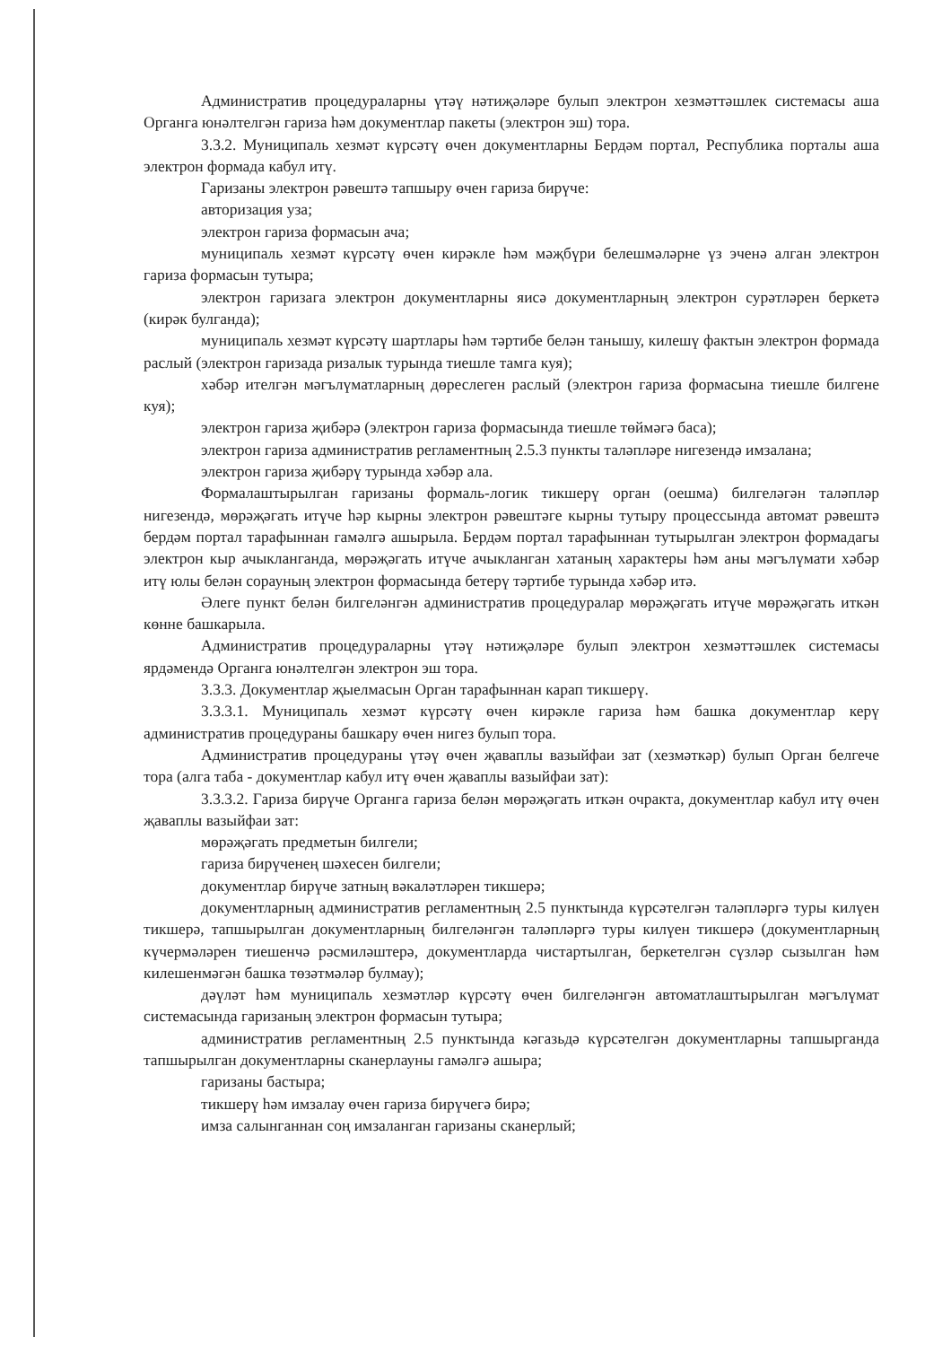Административ процедураларны үтәү нәтиҗәләре булып электрон хезмәттәшлек системасы аша Органга юнәлтелгән гариза һәм документлар пакеты (электрон эш) тора.
3.3.2. Муниципаль хезмәт күрсәтү өчен документларны Бердәм портал, Республика порталы аша электрон формада кабул итү.
Гаризаны электрон рәвештә тапшыру өчен гариза бирүче:
авторизация уза;
электрон гариза формасын ача;
муниципаль хезмәт күрсәтү өчен кирәкле һәм мәҗбүри белешмәләрне үз эченә алган электрон гариза формасын тутыра;
электрон гаризага электрон документларны яисә документларның электрон сурәтләрен беркетә (кирәк булганда);
муниципаль хезмәт күрсәтү шартлары һәм тәртибе белән танышу, килешү фактын электрон формада раслый (электрон гаризада ризалык турында тиешле тамга куя);
хәбәр ителгән мәгълүматларның дөреслеген раслый (электрон гариза формасына тиешле билгене куя);
электрон гариза җибәрә (электрон гариза формасында тиешле төймәгә баса);
электрон гариза административ регламентның 2.5.3 пункты таләпләре нигезендә имзалана;
электрон гариза җибәрү турында хәбәр ала.
Формалаштырылган гаризаны формаль-логик тикшерү орган (оешма) билгеләгән таләпләр нигезендә, мөрәҗәгать итүче һәр кырны электрон рәвештәге кырны тутыру процессында автомат рәвештә бердәм портал тарафыннан гамәлгә ашырыла. Бердәм портал тарафыннан тутырылган электрон формадагы электрон кыр ачыкланганда, мөрәҗәгать итүче ачыкланган хатаның характеры һәм аны мәгълүмати хәбәр итү юлы белән сорауның электрон формасында бетерү тәртибе турында хәбәр итә.
Әлеге пункт белән билгеләнгән административ процедуралар мөрәҗәгать итүче мөрәҗәгать иткән көнне башкарыла.
Административ процедураларны үтәү нәтиҗәләре булып электрон хезмәттәшлек системасы ярдәмендә Органга юнәлтелгән электрон эш тора.
3.3.3. Документлар җыелмасын Орган тарафыннан карап тикшерү.
3.3.3.1. Муниципаль хезмәт күрсәтү өчен кирәкле гариза һәм башка документлар керү административ процедураны башкару өчен нигез булып тора.
Административ процедураны үтәү өчен җаваплы вазыйфаи зат (хезмәткәр) булып Орган белгече тора (алга таба - документлар кабул итү өчен җаваплы вазыйфаи зат):
3.3.3.2. Гариза бирүче Органга гариза белән мөрәҗәгать иткән очракта, документлар кабул итү өчен җаваплы вазыйфаи зат:
мөрәҗәгать предметын билгели;
гариза бирүченең шәхесен билгели;
документлар бирүче затның вәкаләтләрен тикшерә;
документларның административ регламентның 2.5 пунктында күрсәтелгән таләпләргә туры килүен тикшерә, тапшырылган документларның билгеләнгән таләпләргә туры килүен тикшерә (документларның күчермәләрен тиешенчә рәсмиләштерә, документларда чистартылган, беркетелгән сүзләр сызылган һәм килешенмәгән башка төзәтмәләр булмау);
дәүләт һәм муниципаль хезмәтләр күрсәтү өчен билгеләнгән автоматлаштырылган мәгълүмат системасында гаризаның электрон формасын тутыра;
административ регламентның 2.5 пунктында кәгазьдә күрсәтелгән документларны тапшырганда тапшырылган документларны сканерлауны гамәлгә ашыра;
гаризаны бастыра;
тикшерү һәм имзалау өчен гариза бирүчегә бирә;
имза салынганнан соң имзаланган гаризаны сканерлый;